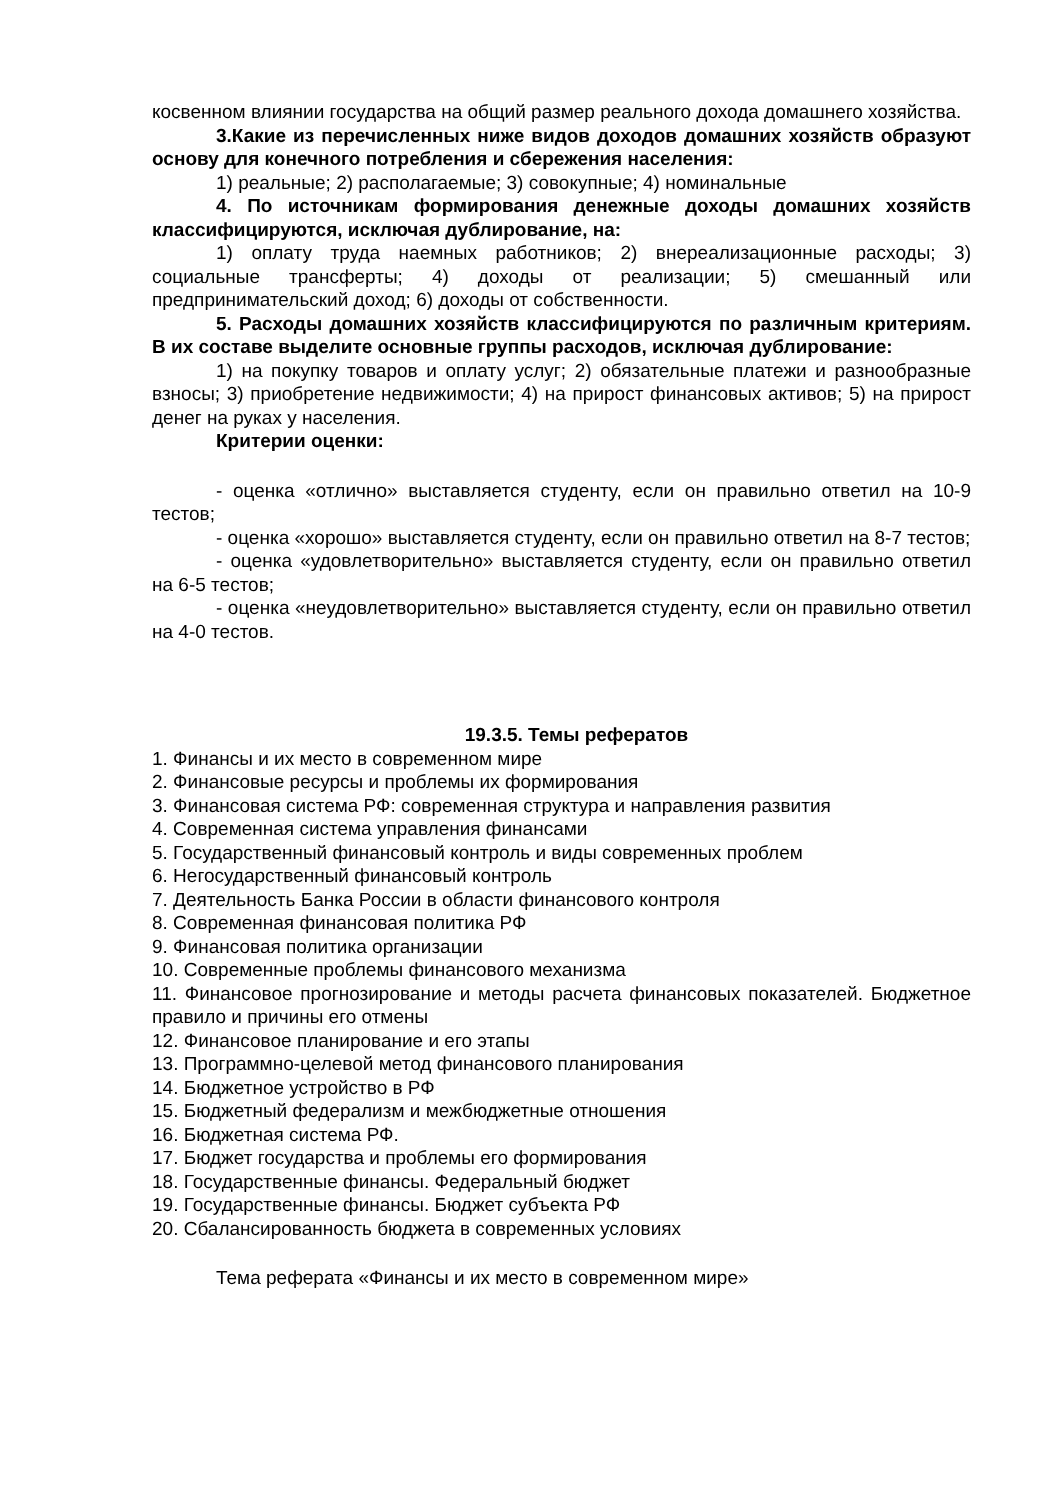косвенном влиянии государства на общий размер реального дохода домашнего хозяйства.
3.Какие из перечисленных ниже видов доходов домашних хозяйств образуют основу для конечного потребления и сбережения населения:
1) реальные; 2) располагаемые; 3) совокупные; 4) номинальные
4. По источникам формирования денежные доходы домашних хозяйств классифицируются, исключая дублирование, на:
1) оплату труда наемных работников; 2) внереализационные расходы; 3) социальные трансферты; 4) доходы от реализации; 5) смешанный или предпринимательский доход; 6) доходы от собственности.
5. Расходы домашних хозяйств классифицируются по различным критериям. В их составе выделите основные группы расходов, исключая дублирование:
1) на покупку товаров и оплату услуг; 2) обязательные платежи и разнообразные взносы; 3) приобретение недвижимости; 4) на прирост финансовых активов; 5) на прирост денег на руках у населения.
Критерии оценки:
- оценка «отлично» выставляется студенту, если он правильно ответил на 10-9 тестов;
- оценка «хорошо» выставляется студенту, если он правильно ответил на 8-7 тестов;
- оценка «удовлетворительно» выставляется студенту, если он правильно ответил на 6-5 тестов;
- оценка «неудовлетворительно» выставляется студенту, если он правильно ответил на 4-0 тестов.
19.3.5. Темы рефератов
1. Финансы и их место в современном мире
2. Финансовые ресурсы и проблемы их формирования
3. Финансовая система РФ: современная структура и направления развития
4. Современная система управления финансами
5. Государственный финансовый контроль и виды современных проблем
6. Негосударственный финансовый контроль
7. Деятельность Банка России в области финансового контроля
8. Современная финансовая политика РФ
9. Финансовая политика организации
10. Современные проблемы финансового механизма
11. Финансовое прогнозирование и методы расчета финансовых показателей. Бюджетное правило и причины его отмены
12. Финансовое планирование и его этапы
13. Программно-целевой метод финансового планирования
14. Бюджетное устройство в РФ
15. Бюджетный федерализм и межбюджетные отношения
16. Бюджетная система РФ.
17. Бюджет государства и проблемы его формирования
18. Государственные финансы. Федеральный бюджет
19. Государственные финансы. Бюджет субъекта РФ
20. Сбалансированность бюджета в современных условиях
Тема реферата «Финансы и их место в современном мире»